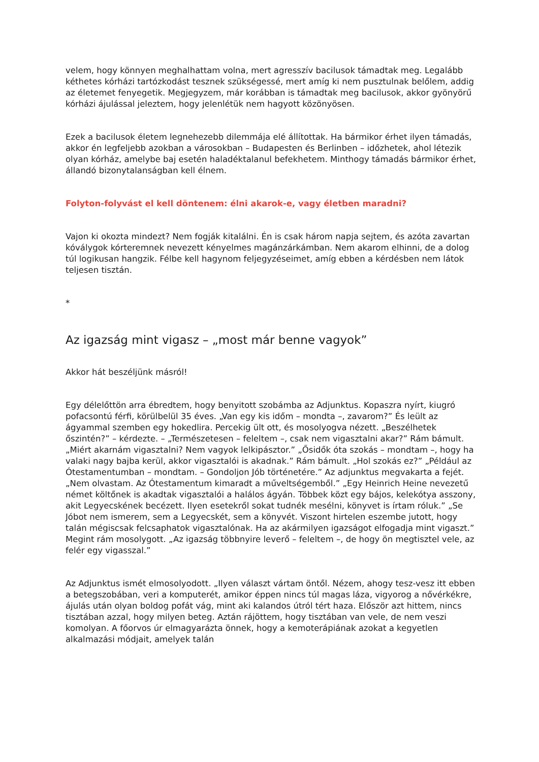velem, hogy könnyen meghalhattam volna, mert agresszív bacilusok támadtak meg. Legalább kéthetes kórházi tartózkodást tesznek szükségessé, mert amíg ki nem pusztulnak belőlem, addig az életemet fenyegetik. Megjegyzem, már korábban is támadtak meg bacilusok, akkor gyönyörű kórházi ájulással jeleztem, hogy jelenlétük nem hagyott közönyösen.
Ezek a bacilusok életem legnehezebb dilemmája elé állítottak. Ha bármikor érhet ilyen támadás, akkor én legfeljebb azokban a városokban – Budapesten és Berlinben – időzhetek, ahol létezik olyan kórház, amelybe baj esetén haladéktalanul befekhetem. Minthogy támadás bármikor érhet, állandó bizonytalanságban kell élnem.
Folyton-folyvást el kell döntenem: élni akarok-e, vagy életben maradni?
Vajon ki okozta mindezt? Nem fogják kitalálni. Én is csak három napja sejtem, és azóta zavartan kóválygok kórteremnek nevezett kényelmes magánzárkámban. Nem akarom elhinni, de a dolog túl logikusan hangzik. Félbe kell hagynom feljegyzéseimet, amíg ebben a kérdésben nem látok teljesen tisztán.
*
Az igazság mint vigasz – „most már benne vagyok”
Akkor hát beszéljünk másról!
Egy délelőttön arra ébredtem, hogy benyitott szobámba az Adjunktus. Kopaszra nyírt, kiugró pofacsontú férfi, körülbelül 35 éves. „Van egy kis időm – mondta –, zavarom?” És leült az ágyammal szemben egy hokedlira. Percekig ült ott, és mosolyogva nézett. „Beszélhetek őszintén?” – kérdezte. – „Természetesen – feleltem –, csak nem vigasztalni akar?” Rám bámult. „Miért akarnám vigasztalni? Nem vagyok lelkipásztor.” „Ősidők óta szokás – mondtam –, hogy ha valaki nagy bajba kerül, akkor vigasztalói is akadnak.” Rám bámult. „Hol szokás ez?” „Például az Ótestamentumban – mondtam. – Gondoljon Jób történetére.” Az adjunktus megvakarta a fejét. „Nem olvastam. Az Ótestamentum kimaradt a műveltségemből.” „Egy Heinrich Heine nevezetű német költőnek is akadtak vigasztalói a halálos ágyán. Többek közt egy bájos, kelekótya asszony, akit Legyecskének becézett. Ilyen esetekről sokat tudnék mesélni, könyvet is írtam róluk.” „Se Jóbot nem ismerem, sem a Legyecskét, sem a könyvét. Viszont hirtelen eszembe jutott, hogy talán mégiscsak felcsaphatok vigasztalónak. Ha az akármilyen igazságot elfogadja mint vigaszt.” Megint rám mosolygott. „Az igazság többnyire leverő – feleltem –, de hogy ön megtisztel vele, az felér egy vigasszal.”
Az Adjunktus ismét elmosolyodott. „Ilyen választ vártam öntől. Nézem, ahogy tesz-vesz itt ebben a betegszobában, veri a komputerét, amikor éppen nincs túl magas láza, vigyorog a nővérkékre, ájulás után olyan boldog pofát vág, mint aki kalandos útról tért haza. Először azt hittem, nincs tisztában azzal, hogy milyen beteg. Aztán rájöttem, hogy tisztában van vele, de nem veszi komolyan. A főorvos úr elmagyarázta önnek, hogy a kemoterápiának azokat a kegyetlen alkalmazási módjait, amelyek talán